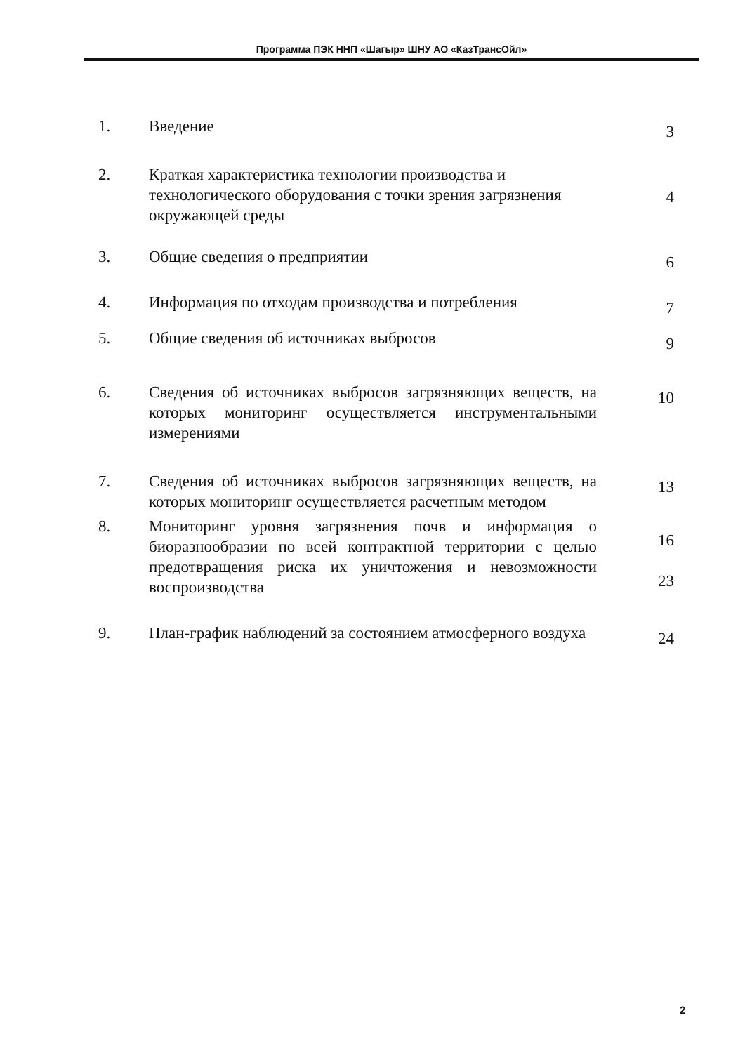Программа ПЭК ННП «Шагыр» ШНУ АО «КазТрансОйл»
1. Введение
3
2. Краткая характеристика технологии производства и технологического оборудования с точки зрения загрязнения окружающей среды
4
3. Общие сведения о предприятии
6
4. Информация по отходам производства и потребления
7
5. Общие сведения об источниках выбросов
9
6. Сведения об источниках выбросов загрязняющих веществ, на которых мониторинг осуществляется инструментальными измерениями
10
7. Сведения об источниках выбросов загрязняющих веществ, на которых мониторинг осуществляется расчетным методом
13
8. Мониторинг уровня загрязнения почв и информация о биоразнообразии по всей контрактной территории с целью предотвращения риска их уничтожения и невозможности воспроизводства
16
23
9. План-график наблюдений за состоянием атмосферного воздуха
24
2